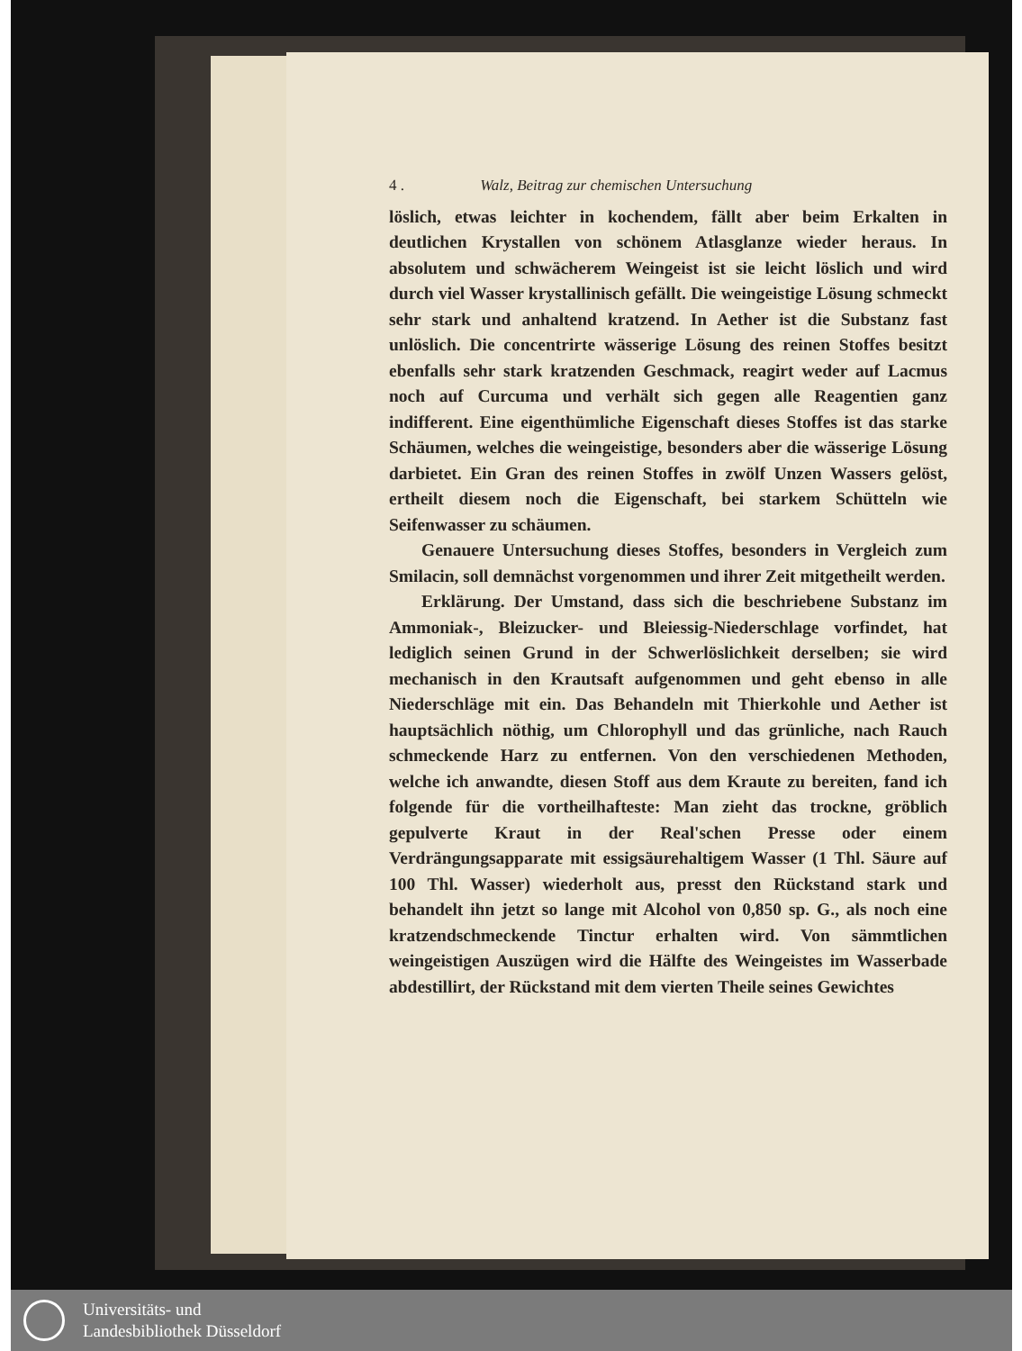4 . Walz, Beitrag zur chemischen Untersuchung
löslich, etwas leichter in kochendem, fällt aber beim Erkalten in deutlichen Krystallen von schönem Atlasglanze wieder heraus. In absolutem und schwächerem Weingeist ist sie leicht löslich und wird durch viel Wasser krystallinisch gefällt. Die weingeistige Lösung schmeckt sehr stark und anhaltend kratzend. In Aether ist die Substanz fast unlöslich. Die concentrirte wässerige Lösung des reinen Stoffes besitzt ebenfalls sehr stark kratzenden Geschmack, reagirt weder auf Lacmus noch auf Curcuma und verhält sich gegen alle Reagentien ganz indifferent. Eine eigenthümliche Eigenschaft dieses Stoffes ist das starke Schäumen, welches die weingeistige, besonders aber die wässerige Lösung darbietet. Ein Gran des reinen Stoffes in zwölf Unzen Wassers gelöst, ertheilt diesem noch die Eigenschaft, bei starkem Schütteln wie Seifenwasser zu schäumen.
Genauere Untersuchung dieses Stoffes, besonders in Vergleich zum Smilacin, soll demnächst vorgenommen und ihrer Zeit mitgetheilt werden.
Erklärung. Der Umstand, dass sich die beschriebene Substanz im Ammoniak-, Bleizucker- und Bleiessig-Niederschlage vorfindet, hat lediglich seinen Grund in der Schwerlöslichkeit derselben; sie wird mechanisch in den Krautsaft aufgenommen und geht ebenso in alle Niederschläge mit ein. Das Behandeln mit Thierkohle und Aether ist hauptsächlich nöthig, um Chlorophyll und das grünliche, nach Rauch schmeckende Harz zu entfernen. Von den verschiedenen Methoden, welche ich anwandte, diesen Stoff aus dem Kraute zu bereiten, fand ich folgende für die vortheilhafteste: Man zieht das trockne, gröblich gepulverte Kraut in der Real'schen Presse oder einem Verdrängungsapparate mit essigsäurehaltigem Wasser (1 Thl. Säure auf 100 Thl. Wasser) wiederholt aus, presst den Rückstand stark und behandelt ihn jetzt so lange mit Alcohol von 0,850 sp. G., als noch eine kratzendschmeckende Tinctur erhalten wird. Von sämmtlichen weingeistigen Auszügen wird die Hälfte des Weingeistes im Wasserbade abdestillirt, der Rückstand mit dem vierten Theile seines Gewichtes
Universitäts- und
Landesbibliothek Düsseldorf